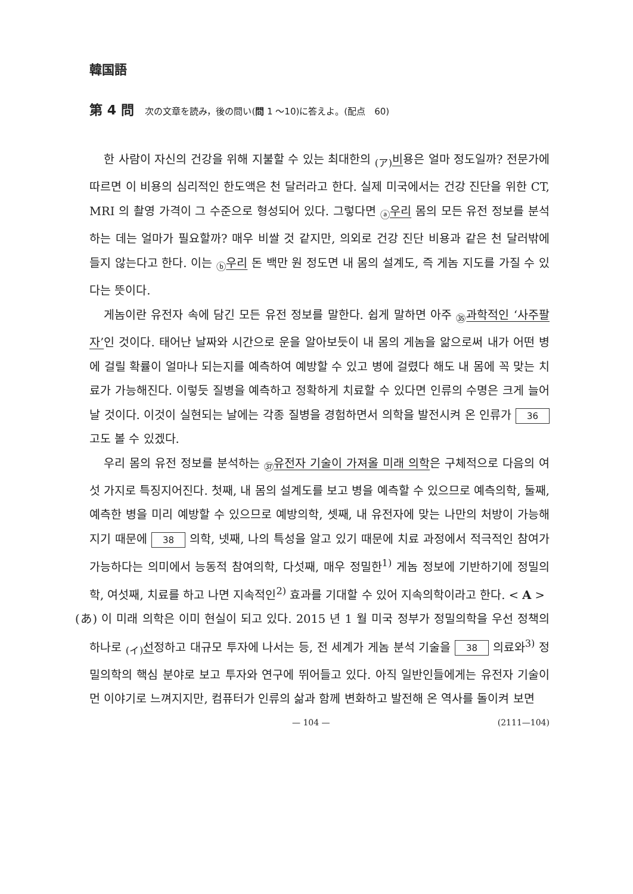韓国語
第 4 問 次の文章を読み，後の問い(問 1 ～10)に答えよ。(配点　60)
한 사람이 자신의 건강을 위해 지불할 수 있는 최대한의 <sub>(ア)</sub>비용은 얼마 정도일까? 전문가에 따르면 이 비용의 심리적인 한도액은 천 달러라고 한다. 실제 미국에서는 건강 진단을 위한 CT, MRI 의 촬영 가격이 그 수준으로 형성되어 있다. 그렇다면 <sub>ⓐ</sub>우리 몸의 모든 유전 정보를 분석하는 데는 얼마가 필요할까? 매우 비쌀 것 같지만, 의외로 건강 진단 비용과 같은 천 달러밖에 들지 않는다고 한다. 이는 <sub>ⓑ</sub>우리 돈 백만 원 정도면 내 몸의 설계도, 즉 게놈 지도를 가질 수 있다는 뜻이다.
게놈이란 유전자 속에 담긴 모든 유전 정보를 말한다. 쉽게 말하면 아주 <sub>㉟</sub>과학적인 ‘사주팔자’인 것이다. 태어난 날짜와 시간으로 운을 알아보듯이 내 몸의 게놈을 앎으로써 내가 어떤 병에 걸릴 확률이 얼마나 되는지를 예측하여 예방할 수 있고 병에 걸렸다 해도 내 몸에 꼭 맞는 치료가 가능해진다. 이렇듯 질병을 예측하고 정확하게 치료할 수 있다면 인류의 수명은 크게 늘어날 것이다. 이것이 실현되는 날에는 각종 질병을 경험하면서 의학을 발전시켜 온 인류가 36 고도 볼 수 있겠다.
우리 몸의 유전 정보를 분석하는 <sub>㊲</sub>유전자 기술이 가져올 미래 의학은 구체적으로 다음의 여섯 가지로 특징지어진다. 첫째, 내 몸의 설계도를 보고 병을 예측할 수 있으므로 예측의학, 둘째, 예측한 병을 미리 예방할 수 있으므로 예방의학, 셋째, 내 유전자에 맞는 나만의 처방이 가능해지기 때문에 38 의학, 넷째, 나의 특성을 알고 있기 때문에 치료 과정에서 적극적인 참여가 가능하다는 의미에서 능동적 참여의학, 다섯째, 매우 정밀한<sup>1)</sup> 게놈 정보에 기반하기에 정밀의학, 여섯째, 치료를 하고 나면 지속적인<sup>2)</sup> 효과를 기대할 수 있어 지속의학이라고 한다. < A >
(あ) 이 미래 의학은 이미 현실이 되고 있다. 2015 년 1 월 미국 정부가 정밀의학을 우선 정책의 하나로 <sub>(イ)</sub>선정하고 대규모 투자에 나서는 등, 전 세계가 게놈 분석 기술을 38 의료와<sup>3)</sup> 정밀의학의 핵심 분야로 보고 투자와 연구에 뛰어들고 있다. 아직 일반인들에게는 유전자 기술이 먼 이야기로 느껴지지만, 컴퓨터가 인류의 삶과 함께 변화하고 발전해 온 역사를 돌이켜 보면
— 104 — (2111—104)